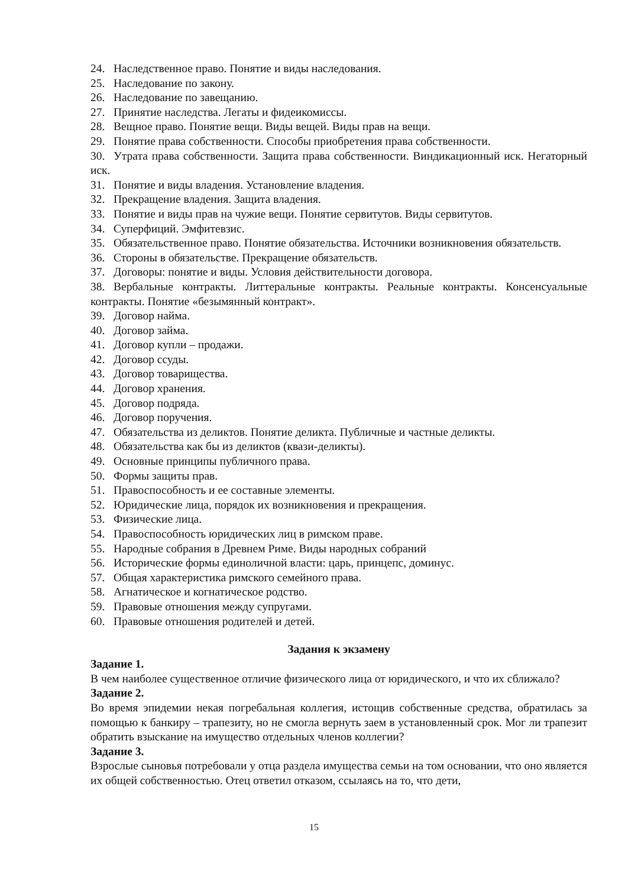24. Наследственное право. Понятие и виды наследования.
25. Наследование по закону.
26. Наследование по завещанию.
27. Принятие наследства. Легаты и фидеикомиссы.
28. Вещное право. Понятие вещи. Виды вещей. Виды прав на вещи.
29. Понятие права собственности. Способы приобретения права собственности.
30. Утрата права собственности. Защита права собственности. Виндикационный иск. Негаторный иск.
31. Понятие и виды владения. Установление владения.
32. Прекращение владения. Защита владения.
33. Понятие и виды прав на чужие вещи. Понятие сервитутов. Виды сервитутов.
34. Суперфиций. Эмфитевзис.
35. Обязательственное право. Понятие обязательства. Источники возникновения обязательств.
36. Стороны в обязательстве. Прекращение обязательств.
37. Договоры: понятие и виды. Условия действительности договора.
38. Вербальные контракты. Литтеральные контракты. Реальные контракты. Консенсуальные контракты. Понятие «безымянный контракт».
39. Договор найма.
40. Договор займа.
41. Договор купли – продажи.
42. Договор ссуды.
43. Договор товарищества.
44. Договор хранения.
45. Договор подряда.
46. Договор поручения.
47. Обязательства из деликтов. Понятие деликта. Публичные и частные деликты.
48. Обязательства как бы из деликтов (квази-деликты).
49. Основные принципы публичного права.
50. Формы защиты прав.
51. Правоспособность и ее составные элементы.
52. Юридические лица, порядок их возникновения и прекращения.
53. Физические лица.
54. Правоспособность юридических лиц в римском праве.
55. Народные собрания в Древнем Риме. Виды народных собраний
56. Исторические формы единоличной власти: царь, принцепс, доминус.
57. Общая характеристика римского семейного права.
58. Агнатическое и когнатическое родство.
59. Правовые отношения между супругами.
60. Правовые отношения родителей и детей.
Задания к экзамену
Задание 1.
В чем наиболее существенное отличие физического лица от юридического, и что их сближало?
Задание 2.
Во время эпидемии некая погребальная коллегия, истощив собственные средства, обратилась за помощью к банкиру – трапезиту, но не смогла вернуть заем в установленный срок. Мог ли трапезит обратить взыскание на имущество отдельных членов коллегии?
Задание 3.
Взрослые сыновья потребовали у отца раздела имущества семьи на том основании, что оно является их общей собственностью. Отец ответил отказом, ссылаясь на то, что дети,
15